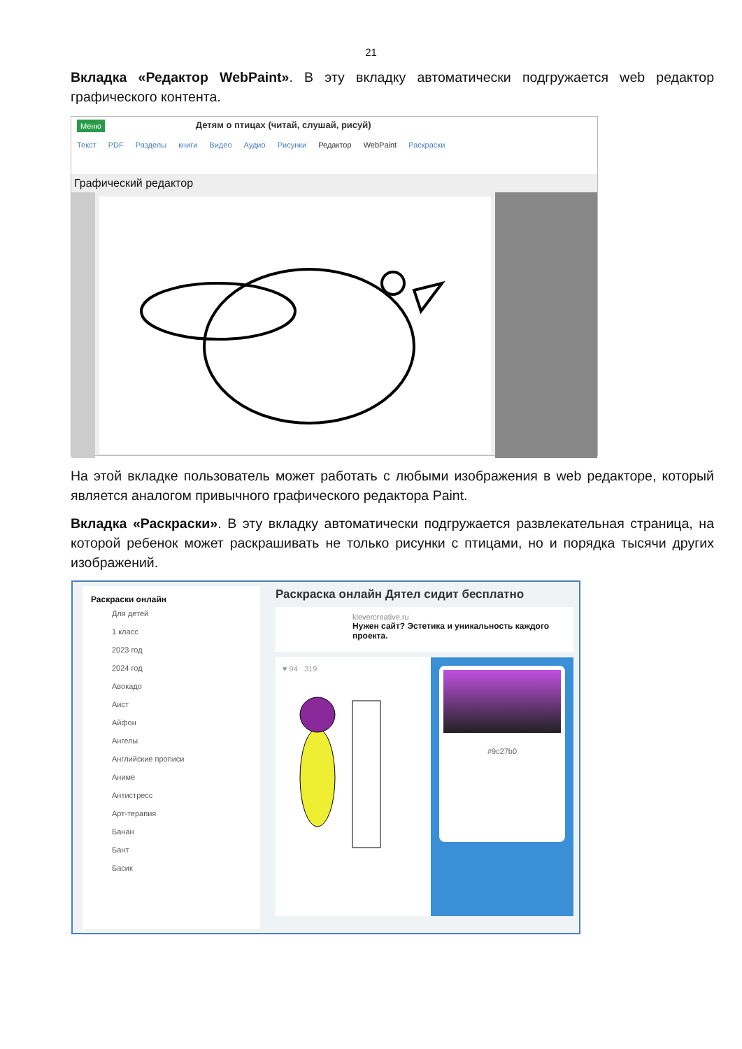21
Вкладка «Редактор WebPaint». В эту вкладку автоматически подгружается web редактор графического контента.
Меню Детям о птицах (читай, слушай, рисуй)
Текст PDF Разделы книги Видео Аудио Рисунки Редактор WebPaint Раскраски
Графический редактор
На этой вкладке пользователь может работать с любыми изображения в web редакторе, который является аналогом привычного графического редактора Paint.
Вкладка «Раскраски». В эту вкладку автоматически подгружается развлекательная страница, на которой ребенок может раскрашивать не только рисунки с птицами, но и порядка тысячи других изображений.
Раскраски онлайн
Для детей
1 класс
2023 год
2024 год
Авокадо
Аист
Айфон
Ангелы
Английские прописи
Аниме
Антистресс
Арт-терапия
Банан
Бант
Басик
Раскраска онлайн Дятел сидит бесплатно
klevercreative.ru
Нужен сайт? Эстетика и уникальность каждого проекта.
♥ 94 319
#9c27b0